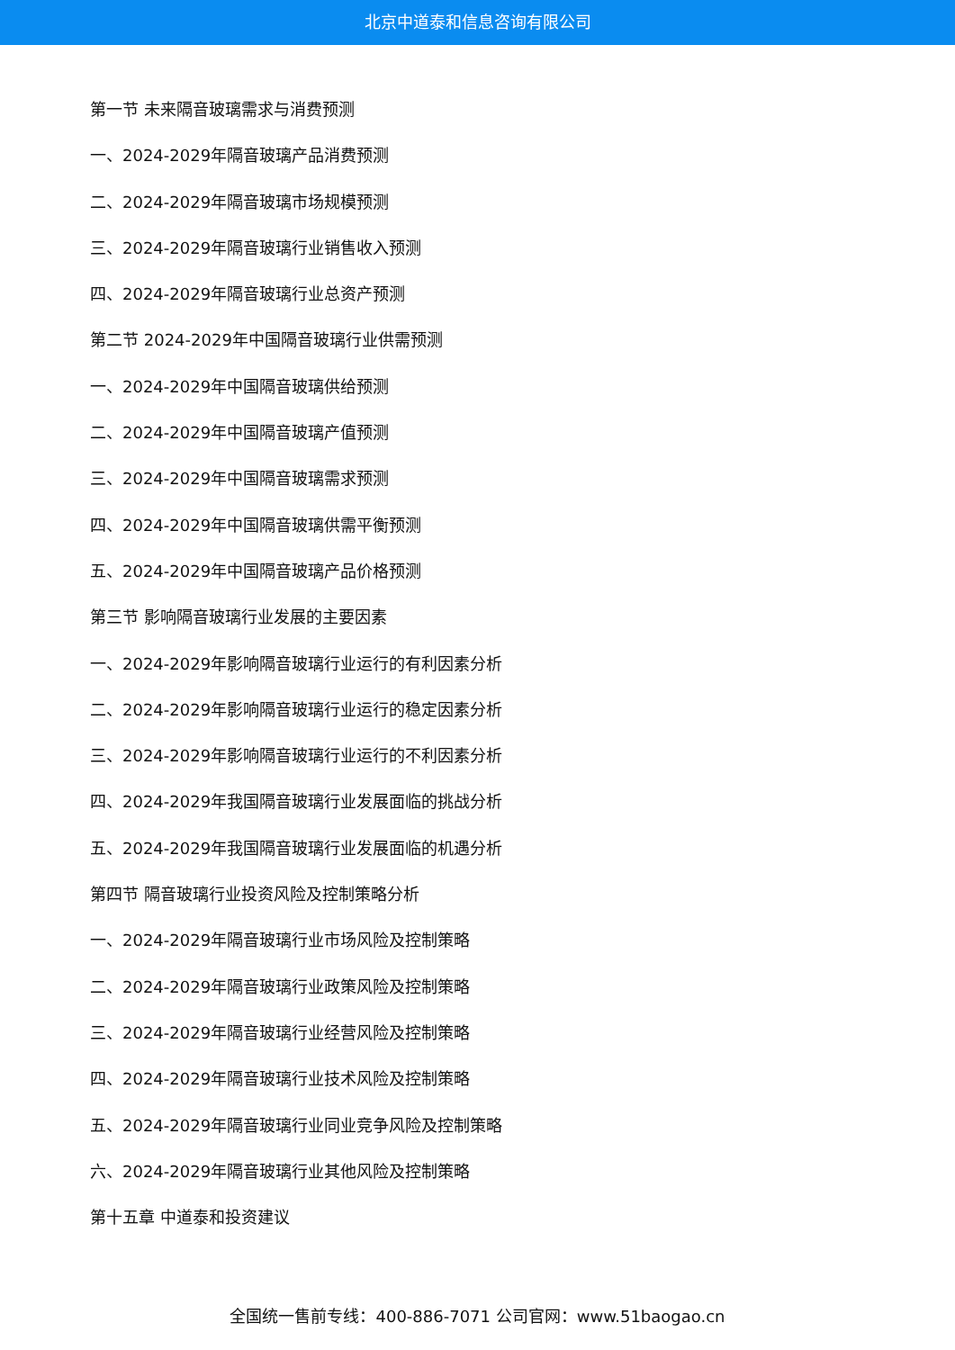北京中道泰和信息咨询有限公司
第一节 未来隔音玻璃需求与消费预测
一、2024-2029年隔音玻璃产品消费预测
二、2024-2029年隔音玻璃市场规模预测
三、2024-2029年隔音玻璃行业销售收入预测
四、2024-2029年隔音玻璃行业总资产预测
第二节 2024-2029年中国隔音玻璃行业供需预测
一、2024-2029年中国隔音玻璃供给预测
二、2024-2029年中国隔音玻璃产值预测
三、2024-2029年中国隔音玻璃需求预测
四、2024-2029年中国隔音玻璃供需平衡预测
五、2024-2029年中国隔音玻璃产品价格预测
第三节 影响隔音玻璃行业发展的主要因素
一、2024-2029年影响隔音玻璃行业运行的有利因素分析
二、2024-2029年影响隔音玻璃行业运行的稳定因素分析
三、2024-2029年影响隔音玻璃行业运行的不利因素分析
四、2024-2029年我国隔音玻璃行业发展面临的挑战分析
五、2024-2029年我国隔音玻璃行业发展面临的机遇分析
第四节 隔音玻璃行业投资风险及控制策略分析
一、2024-2029年隔音玻璃行业市场风险及控制策略
二、2024-2029年隔音玻璃行业政策风险及控制策略
三、2024-2029年隔音玻璃行业经营风险及控制策略
四、2024-2029年隔音玻璃行业技术风险及控制策略
五、2024-2029年隔音玻璃行业同业竞争风险及控制策略
六、2024-2029年隔音玻璃行业其他风险及控制策略
第十五章 中道泰和投资建议
全国统一售前专线：400-886-7071 公司官网：www.51baogao.cn